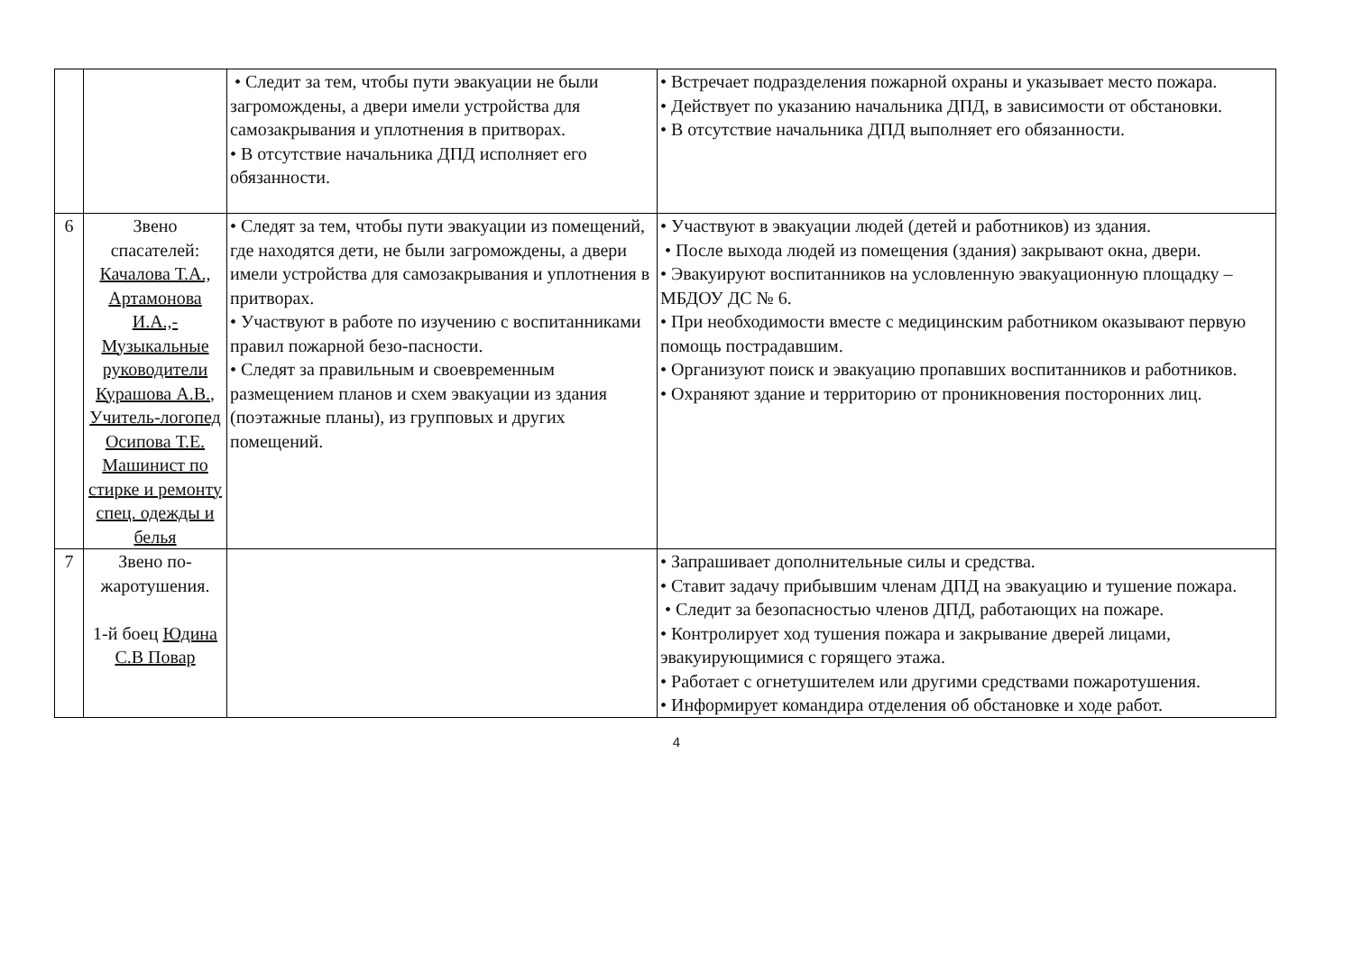| | | • Следит за тем, чтобы пути эвакуации не были загромождены, а двери имели устройства для самозакрывания и уплотнения в притворах. • В отсутствие начальника ДПД исполняет его обязанности. | • Встречает подразделения пожарной охраны и указывает место пожара. • Действует по указанию начальника ДПД, в зависимости от обстановки. • В отсутствие начальника ДПД выполняет его обязанности. |
| 6 | Звено спасателей: Качалова Т.А., Артамонова И.А.,- Музыкальные руководители Курашова А.В., Учитель-логопед Осипова Т.Е. Машинист по стирке и ремонту спец. одежды и белья | • Следят за тем, чтобы пути эвакуации из помещений, где находятся дети, не были загромождены, а двери имели устройства для самозакрывания и уплотнения в притворах. • Участвуют в работе по изучению с воспитанниками правил пожарной безо-пасности. • Следят за правильным и своевременным размещением планов и схем эвакуации из здания (поэтажные планы), из групповых и других помещений. | • Участвуют в эвакуации людей (детей и работников) из здания. • После выхода людей из помещения (здания) закрывают окна, двери. • Эвакуируют воспитанников на условленную эвакуационную площадку – МБДОУ ДС № 6. • При необходимости вместе с медицинским работником оказывают первую помощь пострадавшим. • Организуют поиск и эвакуацию пропавших воспитанников и работников. • Охраняют здание и территорию от проникновения посторонних лиц. |
| 7 | Звено по-жаротушения. 1-й боец Юдина С.В Повар | | • Запрашивает дополнительные силы и средства. • Ставит задачу прибывшим членам ДПД на эвакуацию и тушение пожара. • Следит за безопасностью членов ДПД, работающих на пожаре. • Контролирует ход тушения пожара и закрывание дверей лицами, эвакуирующимися с горящего этажа. • Работает с огнетушителем или другими средствами пожаротушения. • Информирует командира отделения об обстановке и ходе работ. |
4